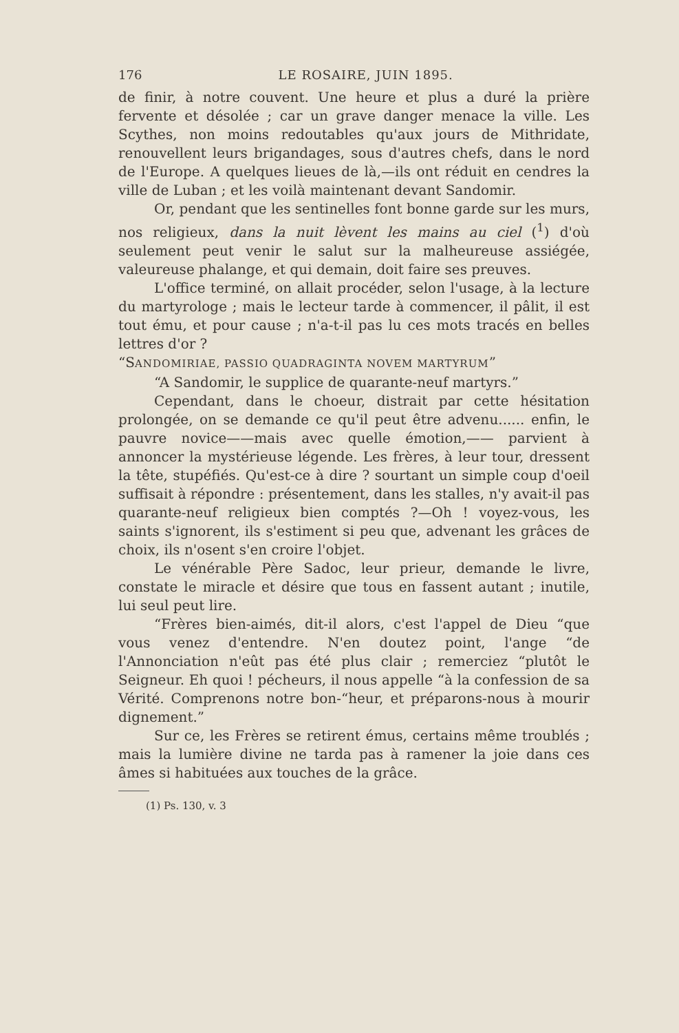176 LE ROSAIRE, JUIN 1895.
de finir, à notre couvent. Une heure et plus a duré la prière fervente et désolée ; car un grave danger menace la ville. Les Scythes, non moins redoutables qu'aux jours de Mithridate, renouvellent leurs brigandages, sous d'autres chefs, dans le nord de l'Europe. A quelques lieues de là,—ils ont réduit en cendres la ville de Luban ; et les voilà maintenant devant Sandomir.
Or, pendant que les sentinelles font bonne garde sur les murs, nos religieux, dans la nuit lèvent les mains au ciel (<sup>1</sup>) d'où seulement peut venir le salut sur la malheureuse assiégée, valeureuse phalange, et qui demain, doit faire ses preuves.
L'office terminé, on allait procéder, selon l'usage, à la lecture du martyrologe ; mais le lecteur tarde à commencer, il pâlit, il est tout ému, et pour cause ; n'a-t-il pas lu ces mots tracés en belles lettres d'or ?
“SANDOMIRIAE, PASSIO QUADRAGINTA NOVEM MARTYRUM”
“A Sandomir, le supplice de quarante-neuf martyrs.”
Cependant, dans le choeur, distrait par cette hésitation prolongée, on se demande ce qu'il peut être advenu...... enfin, le pauvre novice——mais avec quelle émotion,—— parvient à annoncer la mystérieuse légende. Les frères, à leur tour, dressent la tête, stupéfiés. Qu'est-ce à dire ? sourtant un simple coup d'oeil suffisait à répondre : présentement, dans les stalles, n'y avait-il pas quarante-neuf religieux bien comptés ?—Oh ! voyez-vous, les saints s'ignorent, ils s'estiment si peu que, advenant les grâces de choix, ils n'osent s'en croire l'objet.
Le vénérable Père Sadoc, leur prieur, demande le livre, constate le miracle et désire que tous en fassent autant ; inutile, lui seul peut lire.
“Frères bien-aimés, dit-il alors, c'est l'appel de Dieu “que vous venez d'entendre. N'en doutez point, l'ange “de l'Annonciation n'eût pas été plus clair ; remerciez “plutôt le Seigneur. Eh quoi ! pécheurs, il nous appelle “à la confession de sa Vérité. Comprenons notre bon-“heur, et préparons-nous à mourir dignement.”
Sur ce, les Frères se retirent émus, certains même troublés ; mais la lumière divine ne tarda pas à ramener la joie dans ces âmes si habituées aux touches de la grâce.
(1) Ps. 130, v. 3